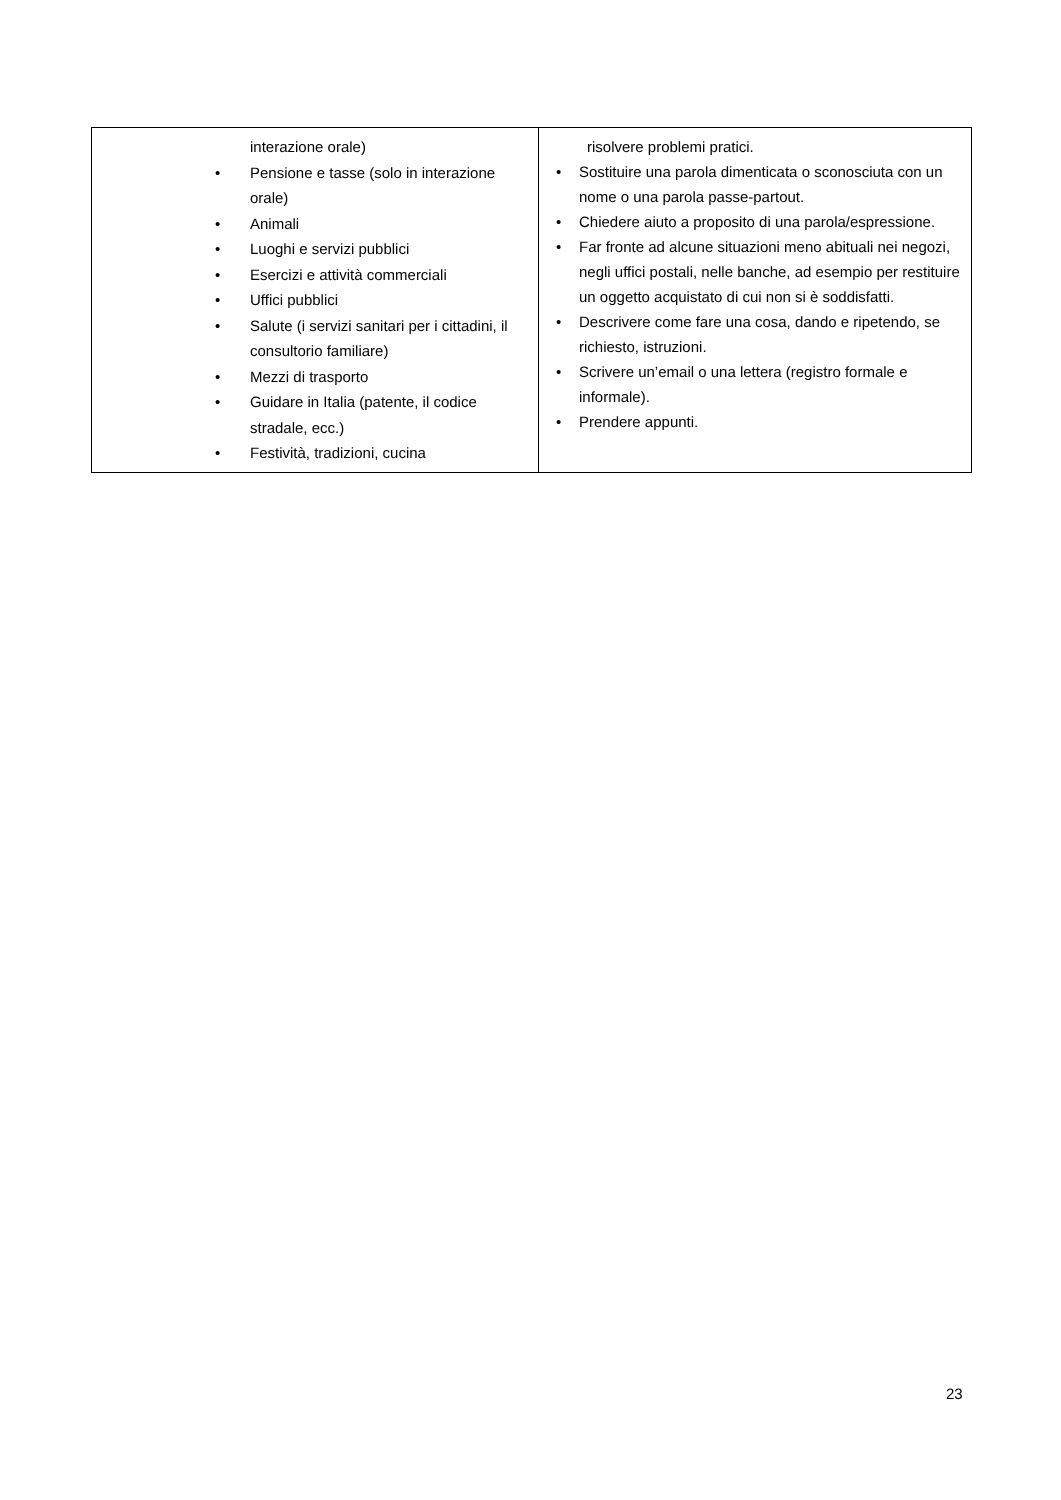| interazione orale) Pensione e tasse (solo in interazione orale) Animali Luoghi e servizi pubblici Esercizi e attività commerciali Uffici pubblici Salute (i servizi sanitari per i cittadini, il consultorio familiare) Mezzi di trasporto Guidare in Italia (patente, il codice stradale, ecc.) Festività, tradizioni, cucina | risolvere problemi pratici. Sostituire una parola dimenticata o sconosciuta con un nome o una parola passe-partout. Chiedere aiuto a proposito di una parola/espressione. Far fronte ad alcune situazioni meno abituali nei negozi, negli uffici postali, nelle banche, ad esempio per restituire un oggetto acquistato di cui non si è soddisfatti. Descrivere come fare una cosa, dando e ripetendo, se richiesto, istruzioni. Scrivere un’email o una lettera (registro formale e informale). Prendere appunti. |
23